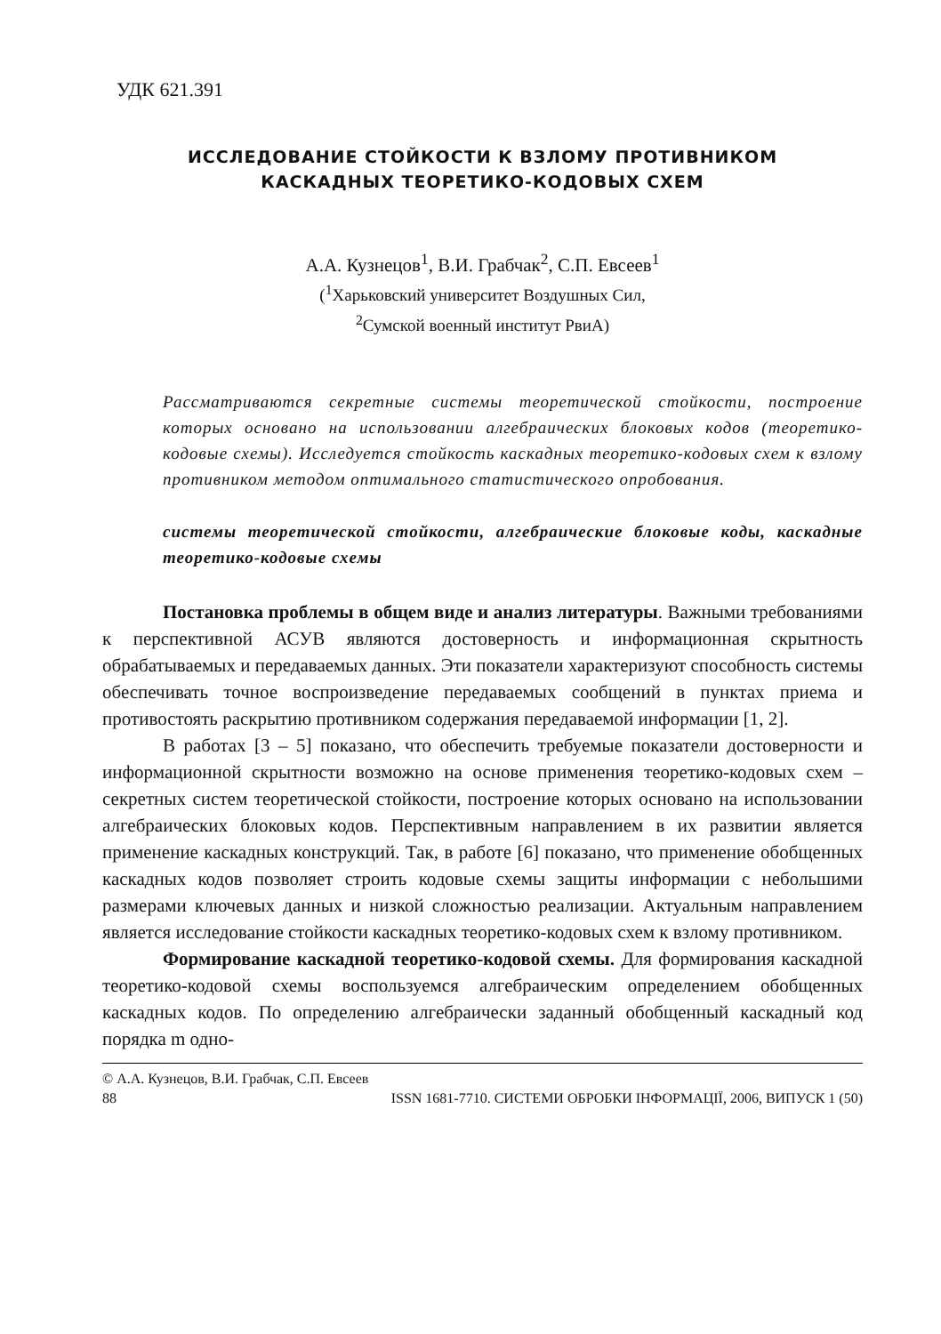УДК 621.391
ИССЛЕДОВАНИЕ СТОЙКОСТИ К ВЗЛОМУ ПРОТИВНИКОМ
КАСКАДНЫХ ТЕОРЕТИКО-КОДОВЫХ СХЕМ
А.А. Кузнецов<sup>1</sup>, В.И. Грабчак<sup>2</sup>, С.П. Евсеев<sup>1</sup>
(<sup>1</sup>Харьковский университет Воздушных Сил,
<sup>2</sup> Сумской военный институт РвиА)
Рассматриваются секретные системы теоретической стойкости, построение которых основано на использовании алгебраических блоковых кодов (теоретико-кодовые схемы). Исследуется стойкость каскадных теоретико-кодовых схем к взлому противником методом оптимального статистического опробования.
системы теоретической стойкости, алгебраические блоковые коды, каскадные теоретико-кодовые схемы
Постановка проблемы в общем виде и анализ литературы. Важными требованиями к перспективной АСУВ являются достоверность и информационная скрытность обрабатываемых и передаваемых данных. Эти показатели характеризуют способность системы обеспечивать точное воспроизведение передаваемых сообщений в пунктах приема и противостоять раскрытию противником содержания передаваемой информации [1, 2].
В работах [3 – 5] показано, что обеспечить требуемые показатели достоверности и информационной скрытности возможно на основе применения теоретико-кодовых схем – секретных систем теоретической стойкости, построение которых основано на использовании алгебраических блоковых кодов. Перспективным направлением в их развитии является применение каскадных конструкций. Так, в работе [6] показано, что применение обобщенных каскадных кодов позволяет строить кодовые схемы защиты информации с небольшими размерами ключевых данных и низкой сложностью реализации. Актуальным направлением является исследование стойкости каскадных теоретико-кодовых схем к взлому противником.
Формирование каскадной теоретико-кодовой схемы. Для формирования каскадной теоретико-кодовой схемы воспользуемся алгебраическим определением обобщенных каскадных кодов. По определению алгебраически заданный обобщенный каскадный код порядка m одно-
© А.А. Кузнецов, В.И. Грабчак, С.П. Евсеев
88 ISSN 1681-7710. СИСТЕМИ ОБРОБКИ ІНФОРМАЦІЇ, 2006, ВИПУСК 1 (50)